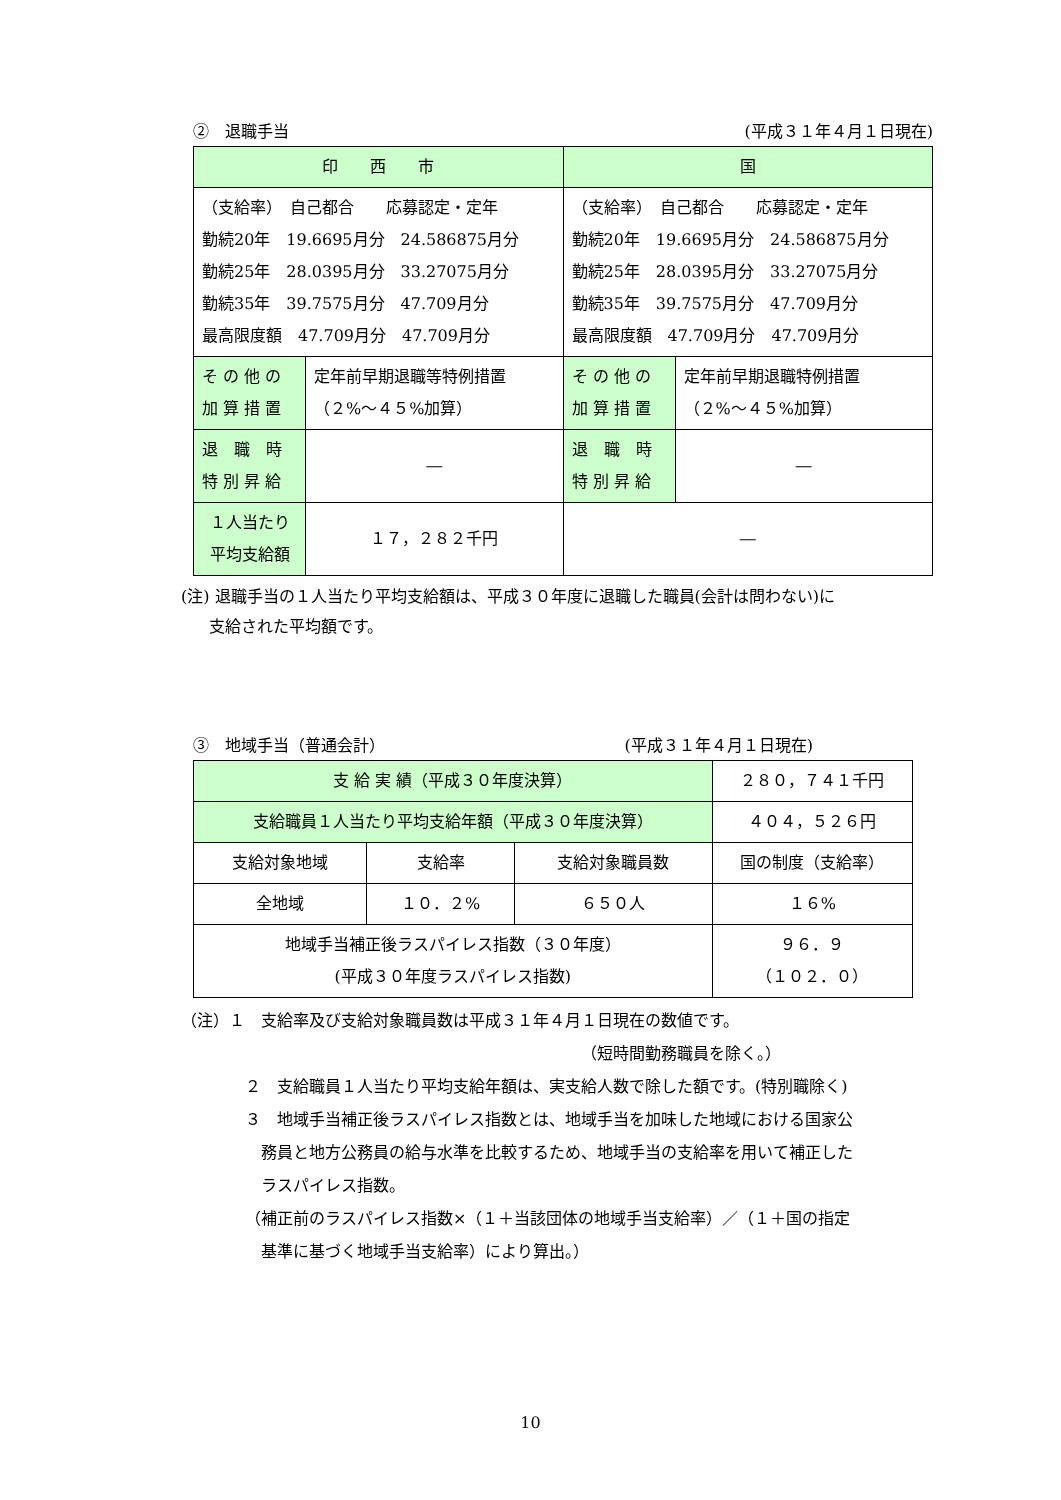②　退職手当 (平成３１年４月１日現在)
| 印 西 市 | | 国 | |
| --- | --- | --- | --- |
| （支給率） 自己都合 応募認定・定年 勤続20年 19.6695月分 24.586875月分 勤続25年 28.0395月分 33.27075月分 勤続35年 39.7575月分 47.709月分 最高限度額 47.709月分 47.709月分 | | （支給率） 自己都合 応募認定・定年 勤続20年 19.6695月分 24.586875月分 勤続25年 28.0395月分 33.27075月分 勤続35年 39.7575月分 47.709月分 最高限度額 47.709月分 47.709月分 | |
| そ の 他 の 加 算 措 置 | 定年前早期退職等特例措置 （２%～４５%加算） | そ の 他 の 加 算 措 置 | 定年前早期退職特例措置 （２%～４５%加算） |
| 退 職 時 特 別 昇 給 | ― | 退 職 時 特 別 昇 給 | ― |
| １人当たり 平均支給額 | １７，２８２千円 | ― | |
(注) 退職手当の１人当たり平均支給額は、平成３０年度に退職した職員(会計は問わない)に
支給された平均額です。
③　地域手当（普通会計） (平成３１年４月１日現在)
| 支 給 実 績（平成３０年度決算） | | | ２８０，７４１千円 |
| 支給職員１人当たり平均支給年額（平成３０年度決算） | | | ４０４，５２６円 |
| 支給対象地域 | 支給率 | 支給対象職員数 | 国の制度（支給率） |
| 全地域 | １０．２% | ６５０人 | １６% |
| 地域手当補正後ラスパイレス指数（３０年度） (平成３０年度ラスパイレス指数) | | | ９６．９ （１０２．０） |
（注）１　支給率及び支給対象職員数は平成３１年４月１日現在の数値です。
（短時間勤務職員を除く。）
２　支給職員１人当たり平均支給年額は、実支給人数で除した額です。(特別職除く)
３　地域手当補正後ラスパイレス指数とは、地域手当を加味した地域における国家公
　務員と地方公務員の給与水準を比較するため、地域手当の支給率を用いて補正した
　ラスパイレス指数。
（補正前のラスパイレス指数×（１＋当該団体の地域手当支給率）／（１＋国の指定
　基準に基づく地域手当支給率）により算出。）
10